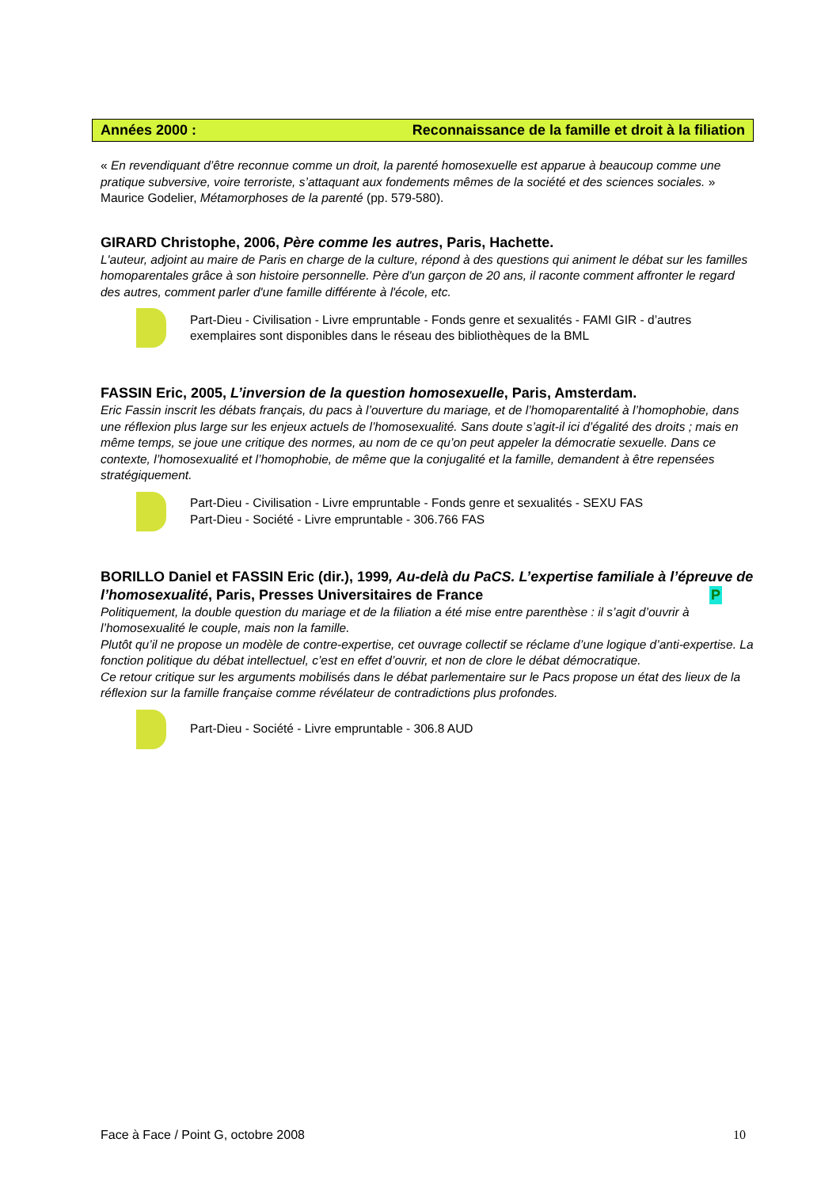Années 2000 : Reconnaissance de la famille et droit à la filiation
« En revendiquant d’être reconnue comme un droit, la parenté homosexuelle est apparue à beaucoup comme une pratique subversive, voire terroriste, s’attaquant aux fondements mêmes de la société et des sciences sociales. » Maurice Godelier, Métamorphoses de la parenté (pp. 579-580).
GIRARD Christophe, 2006, Père comme les autres, Paris, Hachette.
L'auteur, adjoint au maire de Paris en charge de la culture, répond à des questions qui animent le débat sur les familles homoparentales grâce à son histoire personnelle. Père d'un garçon de 20 ans, il raconte comment affronter le regard des autres, comment parler d'une famille différente à l'école, etc.
Part-Dieu - Civilisation - Livre empruntable - Fonds genre et sexualités - FAMI GIR - d’autres exemplaires sont disponibles dans le réseau des bibliothèques de la BML
FASSIN Eric, 2005, L’inversion de la question homosexuelle, Paris, Amsterdam.
Eric Fassin inscrit les débats français, du pacs à l’ouverture du mariage, et de l’homoparentalité à l’homophobie, dans une réflexion plus large sur les enjeux actuels de l’homosexualité. Sans doute s’agit-il ici d’égalité des droits ; mais en même temps, se joue une critique des normes, au nom de ce qu’on peut appeler la démocratie sexuelle. Dans ce contexte, l’homosexualité et l’homophobie, de même que la conjugalité et la famille, demandent à être repensées stratégiquement.
Part-Dieu - Civilisation - Livre empruntable - Fonds genre et sexualités - SEXU FAS
Part-Dieu - Société - Livre empruntable - 306.766 FAS
BORILLO Daniel et FASSIN Eric (dir.), 1999, Au-delà du PaCS. L’expertise familiale à l’épreuve de l’homosexualité, Paris, Presses Universitaires de France P
Politiquement, la double question du mariage et de la filiation a été mise entre parenthèse : il s’agit d’ouvrir à l’homosexualité le couple, mais non la famille.
Plutôt qu’il ne propose un modèle de contre-expertise, cet ouvrage collectif se réclame d’une logique d’anti-expertise. La fonction politique du débat intellectuel, c’est en effet d’ouvrir, et non de clore le débat démocratique.
Ce retour critique sur les arguments mobilisés dans le débat parlementaire sur le Pacs propose un état des lieux de la réflexion sur la famille française comme révélateur de contradictions plus profondes.
Part-Dieu - Société - Livre empruntable - 306.8 AUD
Face à Face / Point G, octobre 2008 10